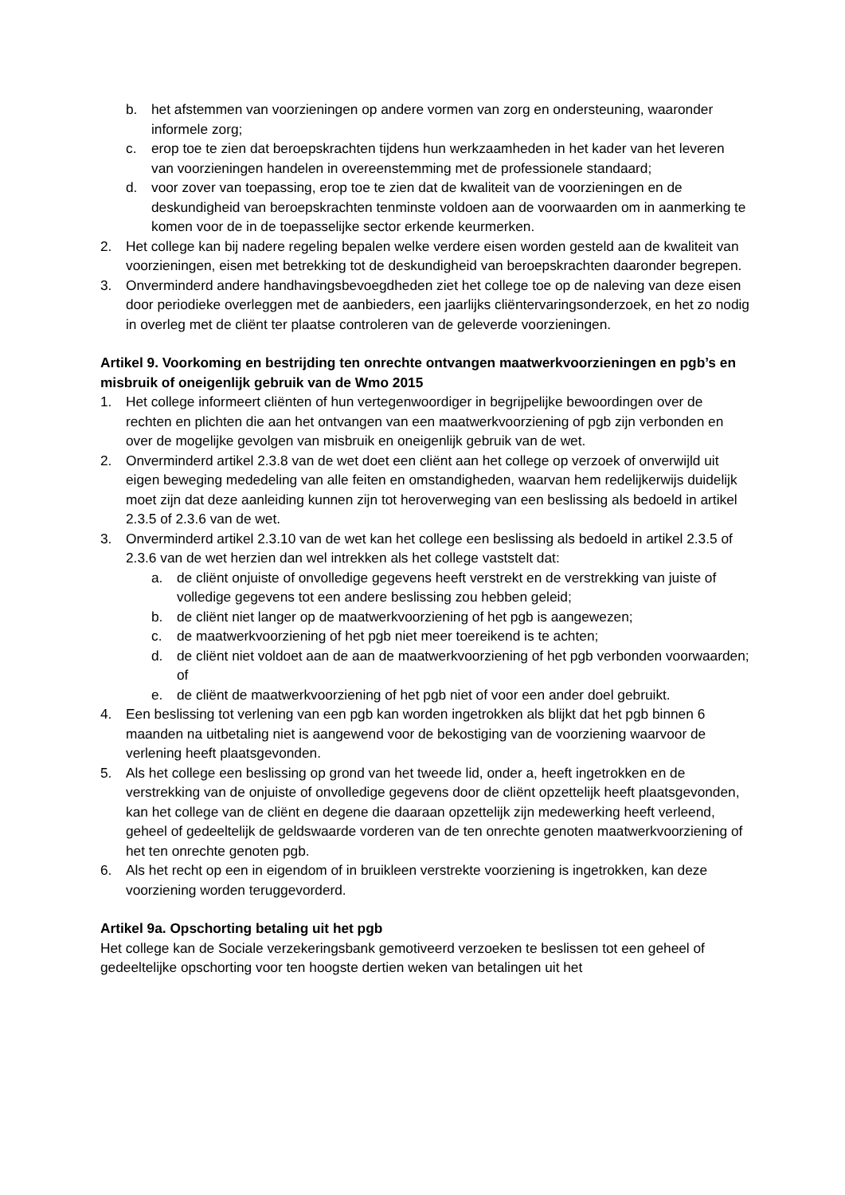b. het afstemmen van voorzieningen op andere vormen van zorg en ondersteuning, waaronder informele zorg;
c. erop toe te zien dat beroepskrachten tijdens hun werkzaamheden in het kader van het leveren van voorzieningen handelen in overeenstemming met de professionele standaard;
d. voor zover van toepassing, erop toe te zien dat de kwaliteit van de voorzieningen en de deskundigheid van beroepskrachten tenminste voldoen aan de voorwaarden om in aanmerking te komen voor de in de toepasselijke sector erkende keurmerken.
2. Het college kan bij nadere regeling bepalen welke verdere eisen worden gesteld aan de kwaliteit van voorzieningen, eisen met betrekking tot de deskundigheid van beroepskrachten daaronder begrepen.
3. Onverminderd andere handhavingsbevoegdheden ziet het college toe op de naleving van deze eisen door periodieke overleggen met de aanbieders, een jaarlijks cliëntervaringsonderzoek, en het zo nodig in overleg met de cliënt ter plaatse controleren van de geleverde voorzieningen.
Artikel 9. Voorkoming en bestrijding ten onrechte ontvangen maatwerkvoorzieningen en pgb’s en misbruik of oneigenlijk gebruik van de Wmo 2015
1. Het college informeert cliënten of hun vertegenwoordiger in begrijpelijke bewoordingen over de rechten en plichten die aan het ontvangen van een maatwerkvoorziening of pgb zijn verbonden en over de mogelijke gevolgen van misbruik en oneigenlijk gebruik van de wet.
2. Onverminderd artikel 2.3.8 van de wet doet een cliënt aan het college op verzoek of onverwijld uit eigen beweging mededeling van alle feiten en omstandigheden, waarvan hem redelijkerwijs duidelijk moet zijn dat deze aanleiding kunnen zijn tot heroverweging van een beslissing als bedoeld in artikel 2.3.5 of 2.3.6 van de wet.
3. Onverminderd artikel 2.3.10 van de wet kan het college een beslissing als bedoeld in artikel 2.3.5 of 2.3.6 van de wet herzien dan wel intrekken als het college vaststelt dat:
a. de cliënt onjuiste of onvolledige gegevens heeft verstrekt en de verstrekking van juiste of volledige gegevens tot een andere beslissing zou hebben geleid;
b. de cliënt niet langer op de maatwerkvoorziening of het pgb is aangewezen;
c. de maatwerkvoorziening of het pgb niet meer toereikend is te achten;
d. de cliënt niet voldoet aan de aan de maatwerkvoorziening of het pgb verbonden voorwaarden; of
e. de cliënt de maatwerkvoorziening of het pgb niet of voor een ander doel gebruikt.
4. Een beslissing tot verlening van een pgb kan worden ingetrokken als blijkt dat het pgb binnen 6 maanden na uitbetaling niet is aangewend voor de bekostiging van de voorziening waarvoor de verlening heeft plaatsgevonden.
5. Als het college een beslissing op grond van het tweede lid, onder a, heeft ingetrokken en de verstrekking van de onjuiste of onvolledige gegevens door de cliënt opzettelijk heeft plaatsgevonden, kan het college van de cliënt en degene die daaraan opzettelijk zijn medewerking heeft verleend, geheel of gedeeltelijk de geldswaarde vorderen van de ten onrechte genoten maatwerkvoorziening of het ten onrechte genoten pgb.
6. Als het recht op een in eigendom of in bruikleen verstrekte voorziening is ingetrokken, kan deze voorziening worden teruggevorderd.
Artikel 9a. Opschorting betaling uit het pgb
Het college kan de Sociale verzekeringsbank gemotiveerd verzoeken te beslissen tot een geheel of gedeeltelijke opschorting voor ten hoogste dertien weken van betalingen uit het